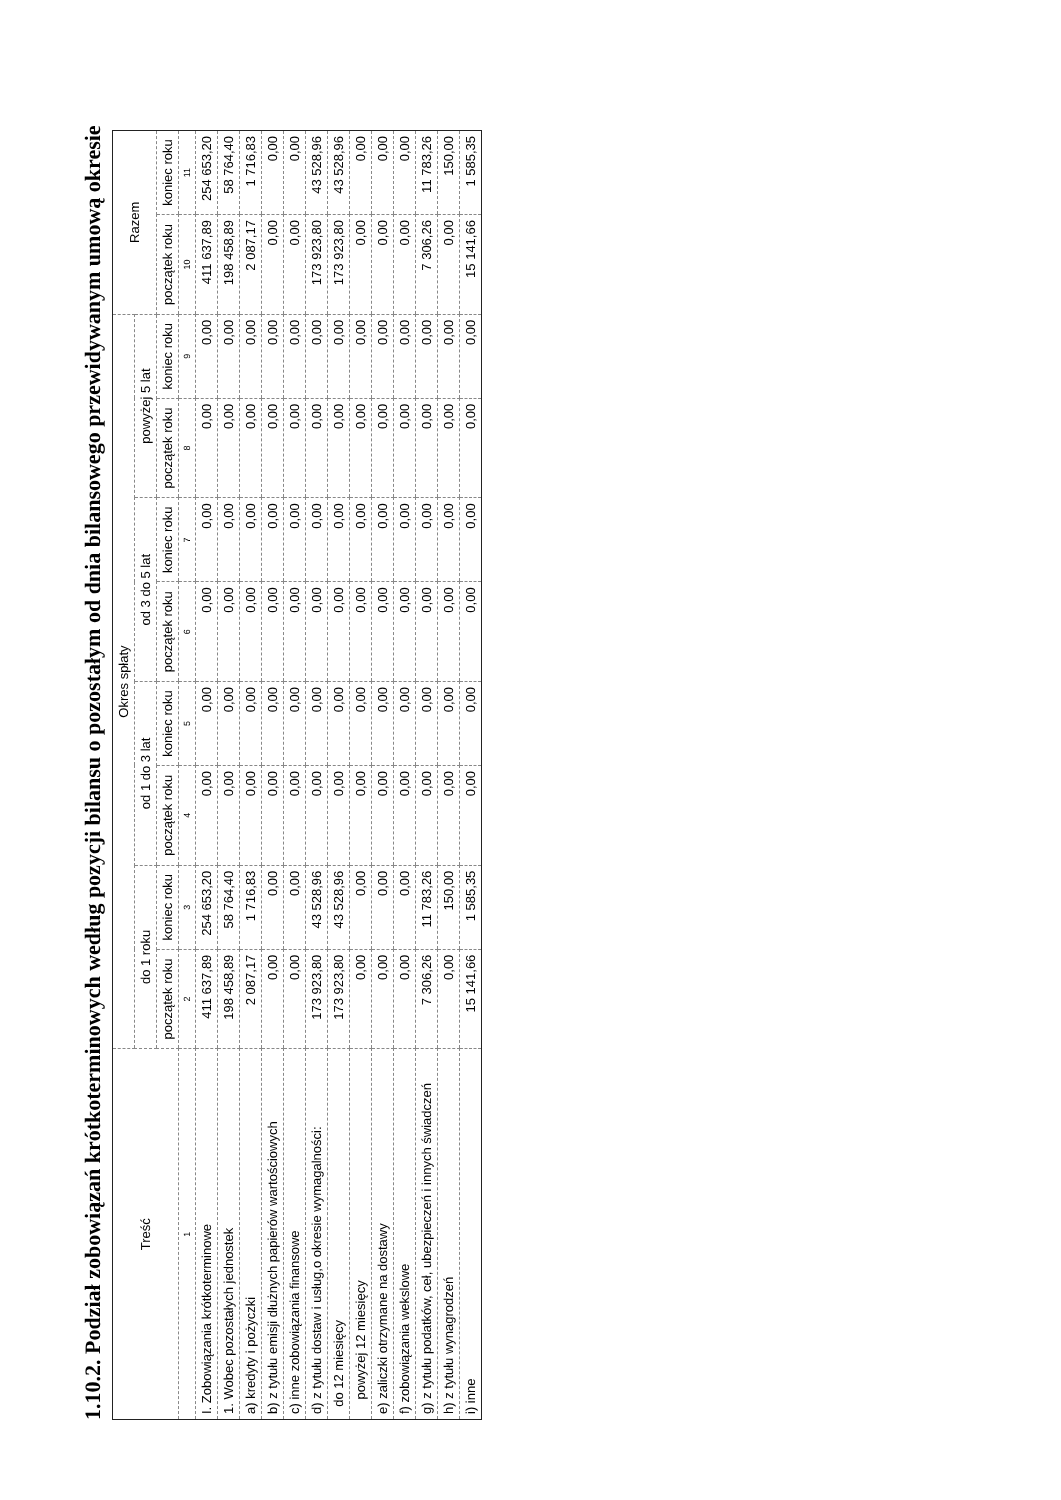1.10.2. Podział zobowiązań krótkoterminowych według pozycji bilansu o pozostałym od dnia bilansowego przewidywanym umową okresie
| Treść | Okres spłaty | | | | | | | | Razem | |
| --- | --- | --- | --- | --- | --- | --- | --- | --- | --- | --- |
| | do 1 roku | | od 1 do 3 lat | | od 3 do 5 lat | | powyżej 5 lat | | | |
| | początek roku | koniec roku | początek roku | koniec roku | początek roku | koniec roku | początek roku | koniec roku | początek roku | koniec roku |
| 1 | 2 | 3 | 4 | 5 | 6 | 7 | 8 | 9 | 10 | 11 |
| I. Zobowiązania krótkoterminowe | 411 637,89 | 254 653,20 | 0,00 | 0,00 | 0,00 | 0,00 | 0,00 | 0,00 | 411 637,89 | 254 653,20 |
| 1. Wobec pozostałych jednostek | 198 458,89 | 58 764,40 | 0,00 | 0,00 | 0,00 | 0,00 | 0,00 | 0,00 | 198 458,89 | 58 764,40 |
| a) kredyty i pożyczki | 2 087,17 | 1 716,83 | 0,00 | 0,00 | 0,00 | 0,00 | 0,00 | 0,00 | 2 087,17 | 1 716,83 |
| b) z tytułu emisji dłużnych papierów wartościowych | 0,00 | 0,00 | 0,00 | 0,00 | 0,00 | 0,00 | 0,00 | 0,00 | 0,00 | 0,00 |
| c) inne zobowiązania finansowe | 0,00 | 0,00 | 0,00 | 0,00 | 0,00 | 0,00 | 0,00 | 0,00 | 0,00 | 0,00 |
| d) z tytułu dostaw i usług,o okresie wymagalności: | 173 923,80 | 43 528,96 | 0,00 | 0,00 | 0,00 | 0,00 | 0,00 | 0,00 | 173 923,80 | 43 528,96 |
| do 12 miesięcy | 173 923,80 | 43 528,96 | 0,00 | 0,00 | 0,00 | 0,00 | 0,00 | 0,00 | 173 923,80 | 43 528,96 |
| powyżej 12 miesięcy | 0,00 | 0,00 | 0,00 | 0,00 | 0,00 | 0,00 | 0,00 | 0,00 | 0,00 | 0,00 |
| e) zaliczki otrzymane na dostawy | 0,00 | 0,00 | 0,00 | 0,00 | 0,00 | 0,00 | 0,00 | 0,00 | 0,00 | 0,00 |
| f) zobowiązania wekslowe | 0,00 | 0,00 | 0,00 | 0,00 | 0,00 | 0,00 | 0,00 | 0,00 | 0,00 | 0,00 |
| g) z tytułu podatków, ceł, ubezpieczeń i innych świadczeń | 7 306,26 | 11 783,26 | 0,00 | 0,00 | 0,00 | 0,00 | 0,00 | 0,00 | 7 306,26 | 11 783,26 |
| h) z tytułu wynagrodzeń | 0,00 | 150,00 | 0,00 | 0,00 | 0,00 | 0,00 | 0,00 | 0,00 | 0,00 | 150,00 |
| i) inne | 15 141,66 | 1 585,35 | 0,00 | 0,00 | 0,00 | 0,00 | 0,00 | 0,00 | 15 141,66 | 1 585,35 |